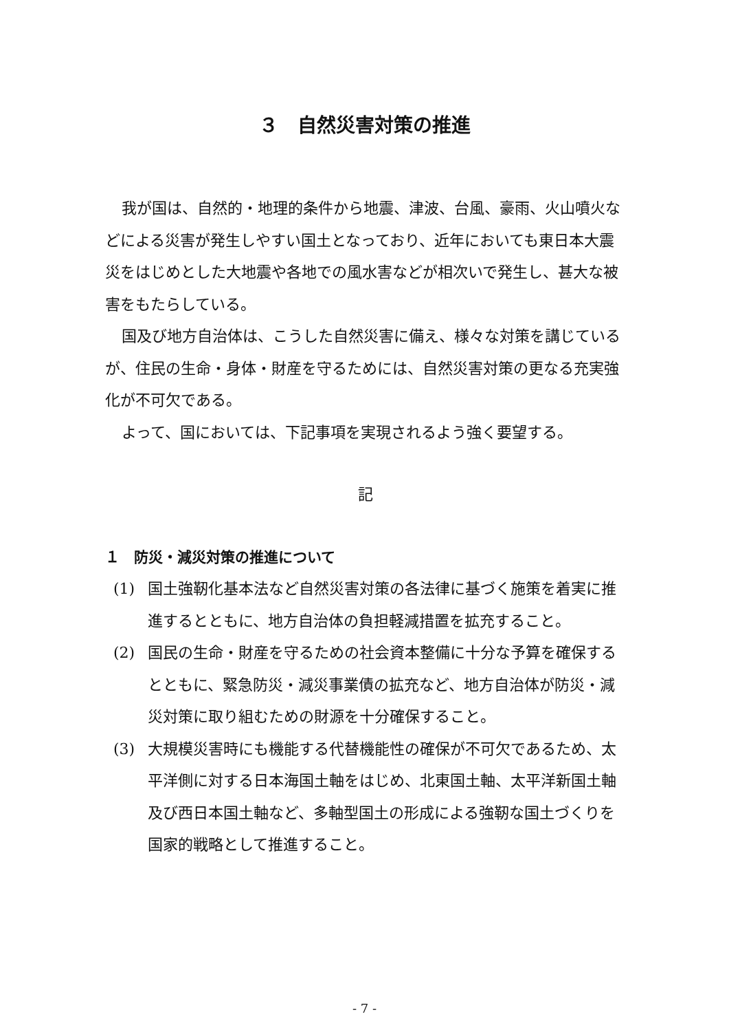３　自然災害対策の推進
我が国は、自然的・地理的条件から地震、津波、台風、豪雨、火山噴火などによる災害が発生しやすい国土となっており、近年においても東日本大震災をはじめとした大地震や各地での風水害などが相次いで発生し、甚大な被害をもたらしている。
国及び地方自治体は、こうした自然災害に備え、様々な対策を講じているが、住民の生命・身体・財産を守るためには、自然災害対策の更なる充実強化が不可欠である。
よって、国においては、下記事項を実現されるよう強く要望する。
記
１　防災・減災対策の推進について
(1) 国土強靭化基本法など自然災害対策の各法律に基づく施策を着実に推進するとともに、地方自治体の負担軽減措置を拡充すること。
(2) 国民の生命・財産を守るための社会資本整備に十分な予算を確保するとともに、緊急防災・減災事業債の拡充など、地方自治体が防災・減災対策に取り組むための財源を十分確保すること。
(3) 大規模災害時にも機能する代替機能性の確保が不可欠であるため、太平洋側に対する日本海国土軸をはじめ、北東国土軸、太平洋新国土軸及び西日本国土軸など、多軸型国土の形成による強靭な国土づくりを国家的戦略として推進すること。
- 7 -